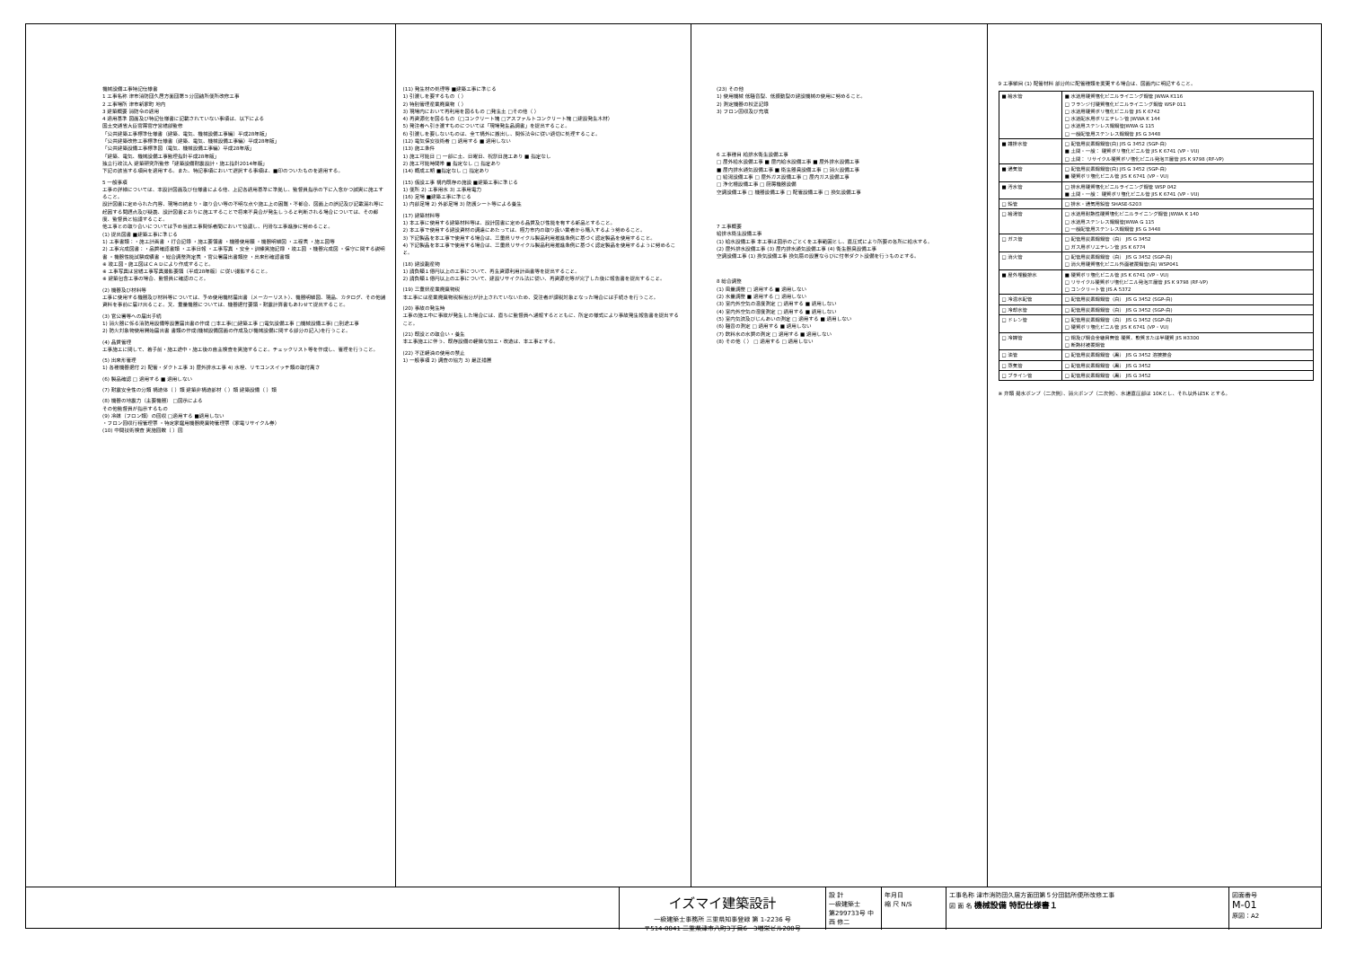機械設備工事特記仕様書 1 工事名称 津市消防団久居方面団第５分団詰所便所改修工事 2 工事場所 津市新家町 地内 3 建築概要 消防令の適用 4 適用基準 図面及び特記仕様書に記載されていない事項は、以下による 国土交通省大臣官房官庁営繕部監修 「公共建築工事標準仕様書（建築、電気、機械設備工事編）平成28年版」 「公共建築改修工事標準仕様書（建築、電気、機械設備工事編）平成28年版」 「公共建築設備工事標準図（電気、機械設備工事編）平成28年版」 「建築、電気、機械設備工事監理指針平成28年版」 独立行政法人 建築研究所監修「建築設備耐震設計・施工指針2014年版」 下記の該当する項目を適用する。また、特記事項において選択する事項は、■印のついたものを適用する。
5 一般事項 工事の詳細については、本設計図面及び仕様書による他、上記各適用基準に準拠し、監督員指示の下に入念かつ誠実に施工すること。 設計図書に定められた内容、現場の納まり・取り合い等の不明な点や施工上の困難・不都合、図面上の誤記及び記載漏れ等に起因する問題点及び疑義、設計図書とおりに施工することで将来不具合が発生しうると判断される場合については、その都度、監督員と協議すること。 他工事との取り合いについては予め当該工事関係者間において協議し、円滑な工事進捗に努めること。 (1) 提出図書 ■建築工事に準じる 1) 工事書類：・施工計画書 ・打合記録 ・施工要領書 ・機器使用願 ・機器明細図 ・工程表 ・施工図等 2) 工事完成図書：・品質確認書類 ・工事日報 ・工事写真 ・安全・訓練実施記録 ・竣工図 ・機器完成図 ・保守に関する説明書 ・機器性能試験成績書 ・総合調整測定表 ・官公署届出書類控 ・出来形確認書類 ※ 竣工図・施工図はＣＡＤにより作成すること。 ※ 工事写真は営繕工事写真撮影要領（平成28年版）に従い撮影すること。 ※ 建築包含工事の場合、監督員に確認のこと。
(2) 機器及び材料等 工事に使用する機器及び材料等については、予め使用機材届出書（メーカーリスト）、機器明細図、現品、カタログ、その他諸資料を事前に届け出ること。又、重量機器については、機器据付要領・耐震計算書もあわせて提出すること。
(3) 官公署等への届出手続 1) 消火器に係る消防用設備等設置届出書の作成 □本工事(□建築工事 □電気設備工事 □機械設備工事) □別途工事 2) 防火対象物使用開始届出書 書類の作成(機械設備図面の作成及び機械設備に関する部分の記入)を行うこと。
(4) 品質管理 工事施工に関して、着手前・施工途中・施工後の自主検査を実施すること。チェックリスト等を作成し、管理を行うこと。
(5) 出来形管理 1) 各種機器据付 2) 配管・ダクト工事 3) 屋外排水工事 4) 水栓、リモコンスイッチ類の取付高さ
(6) 製品確認 □ 適用する ■ 適用しない
(7) 耐震安全性の分類 構造体（ ）類 建築非構造部材（ ）類 建築設備（ ）類
(8) 機器の地震力（主要機器） □図示による その他監督員が指示するもの (9) 冷媒（フロン類）の回収 □適用する ■適用しない ・フロン回収行程管理票 ・特定家庭用機器廃棄物管理票（家電リサイクル券） (10) 中間技術検査 実施回数（ ）回
(11) 発生材の処理等 ■建築工事に準じる 1) 引渡しを要するもの（ ） 2) 特別管理産業廃棄物（ ） 3) 現場内において再利用を図るもの □発生土 □その他（ ） 4) 再資源化を図るもの（□コンクリート塊 □アスファルトコンクリート塊 □建設発生木材） 5) 発注者へ引き渡すものについては「現場発生品調書」を提出すること。 6) 引渡しを要しないものは、全て構外に搬出し、関係法令に従い適切に処理すること。 (12) 電気保安技術者 □ 適用する ■ 適用しない (13) 施工条件 1) 施工可能日 □ 一部に土、日曜日、祝祭日施工あり ■ 指定なし 2) 施工可能時間帯 ■ 指定なし □ 指定あり (14) 概成工期 ■指定なし □ 指定あり
(15) 仮設工事 構内既存の施設 ■建築工事に準じる 1) 便所 2) 工事用水 3) 工事用電力 (16) 足場 ■建築工事に準じる 1) 内部足場 2) 外部足場 3) 防護シート等による養生
(17) 建築材料等 1) 本工事に使用する建築材料等は、設計図書に定める品質及び性能を有する新品とすること。 2) 本工事で使用する建設資材の調達にあたっては、極力市内の取り扱い業者から購入するよう努めること。 3) 下記製品を本工事で使用する場合は、三重県リサイクル製品利用推進条例に基づく認定製品を使用すること。 4) 下記製品を本工事で使用する場合は、三重県リサイクル製品利用推進条例に基づく認定製品を使用するように努めること。
(18) 建設副産物 1) 請負額１億円以上の工事について、再生資源利用計画書等を提出すること。 2) 請負額１億円以上の工事について、建設リサイクル法に従い、再資源化等が完了した後に報告書を提出すること。
(19) 三重県産業廃棄物税 本工事には産業廃棄物税相当分が計上されていないため、受注者が課税対象となった場合には手続きを行うこと。
(20) 事故の発生時 工事の施工中に事故が発生した場合には、直ちに監督員へ通報するとともに、所定の様式により事故発生報告書を提出すること。
(21) 既設との取合い・養生 本工事施工に伴う、既存設備の軽微な加工・改造は、本工事とする。
(22) 不正軽油の使用の禁止 1) 一般事項 2) 調査の協力 3) 是正措置
(23) その他 1) 使用機械 低騒音型、低振動型の建設機械の使用に努めること。 2) 測定機器の校正記録 3) フロン回収及び充填
6 工事種目 給排水衛生設備工事 □ 屋外給水設備工事 ■ 屋内給水設備工事 ■ 屋外排水設備工事 ■ 屋内排水通気設備工事 ■ 衛生器具設備工事 □ 消火設備工事 □ 給湯設備工事 □ 屋外ガス設備工事 □ 屋内ガス設備工事 □ 浄化槽設備工事 □ 厨房機器設備 空調設備工事 □ 機器設備工事 □ 配管設備工事 □ 換気設備工事
7 工事概要 給排水衛生設備工事 (1) 給水設備工事 本工事は図示のごとくを工事範囲とし、直圧式により所要の各所に給水する。 (2) 屋外排水設備工事 (3) 屋内排水通気設備工事 (4) 衛生器具設備工事 空調設備工事 (1) 換気設備工事 換気扇の設置ならびに付帯ダクト設備を行うものとする。
8 総合調整 (1) 風量調整 □ 適用する ■ 適用しない (2) 水量調整 ■ 適用する □ 適用しない (3) 室内外空気の温度測定 □ 適用する ■ 適用しない (4) 室内外空気の湿度測定 □ 適用する ■ 適用しない (5) 室内気流及びじんあいの測定 □ 適用する ■ 適用しない (6) 騒音の測定 □ 適用する ■ 適用しない (7) 飲料水の水質の測定 □ 適用する ■ 適用しない (8) その他（ ） □ 適用する □ 適用しない
9 工事細目 (1) 配管材料 部分的に配管種類を変更する場合は、図面内に明記すること。
| ■ 給水管 | ■ 水道用硬質塩化ビニルライニング鋼管 JWWA K116 □ フランジ付硬質塩化ビニルライニング鋼管 WSP 011 □ 水道用硬質ポリ塩化ビニル管 JIS K 6742 □ 水道配水用ポリエチレン管 JWWA K 144 □ 水道用ステンレス鋼鋼管JWWA G 115 □ 一般配管用ステンレス鋼鋼管 JIS G 3448 |
| ■ 雑排水管 | □ 配管用炭素鋼鋼管(白) JIS G 3452 (SGP-白) ■ 土間・一般： 硬質ポリ塩化ビニル管 JIS K 6741 (VP・VU) □ 土間： リサイクル硬質ポリ塩化ビニル発泡三層管 JIS K 9798 (RF-VP) |
| ■ 通気管 | □ 配管用炭素鋼鋼管(白) JIS G 3452 (SGP-白) ■ 硬質ポリ塩化ビニル管 JIS K 6741 (VP・VU) |
| ■ 汚水管 | □ 排水用硬質塩化ビニルライニング鋼管 WSP 042 ■ 土間・一般： 硬質ポリ塩化ビニル管 JIS K 6741 (VP・VU) |
| □ 鉛管 | □ 排水・通気用鉛管 SHASE-S203 |
| □ 給湯管 | □ 水道用耐熱性硬質塩化ビニルライニング鋼管 JWWA K 140 □ 水道用ステンレス鋼鋼管JWWA G 115 □ 一般配管用ステンレス鋼鋼管 JIS G 3448 |
| □ ガス管 | □ 配管用炭素鋼鋼管（白） JIS G 3452 □ ガス用ポリエチレン管 JIS K 6774 |
| □ 消火管 | □ 配管用炭素鋼鋼管（白） JIS G 3452 (SGP-白) □ 消火用硬質塩化ビニル外面被覆鋼管(白) WSP041 |
| ■ 屋外埋設排水 | ■ 硬質ポリ塩化ビニル管 JIS K 6741 (VP・VU) □ リサイクル硬質ポリ塩化ビニル発泡三層管 JIS K 9798 (RF-VP) □ コンクリート管 JIS A 5372 |
| □ 冷温水配管 | □ 配管用炭素鋼鋼管（白） JIS G 3452 (SGP-白) |
| □ 冷却水管 | □ 配管用炭素鋼鋼管（白） JIS G 3452 (SGP-白) |
| □ ドレン管 | □ 配管用炭素鋼鋼管（白） JIS G 3452 (SGP-白) □ 硬質ポリ塩化ビニル管 JIS K 6741 (VP・VU) |
| □ 冷媒管 | □ 銅及び銅合金継目無管 硬質、軟質または半硬質 JIS H3300 □ 断熱材被覆銅管 |
| □ 油管 | □ 配管用炭素鋼鋼管（黒） JIS G 3452 溶接接合 |
| □ 蒸気管 | □ 配管用炭素鋼鋼管（黒） JIS G 3452 |
| □ ブライン管 | □ 配管用炭素鋼鋼管（黒） JIS G 3452 |
※ 弁類 揚水ポンプ（二次側）、消火ポンプ（二次側）、水道直圧部は 10Kとし、それ以外は5K とする。
イズマイ建築設計
一級建築士事務所 三重県知事登録 第 1-2236 号
〒514-0041 三重県津市八町3丁目6－3増栄ビル200号
設 計
一級建築士
第299733号 中西 修二
年月日
縮 尺 N/S
工事名称 津市消防団久居方面団第５分団詰所便所改修工事
図 面 名 機械設備 特記仕様書１
図面番号
M-01
原図：A2